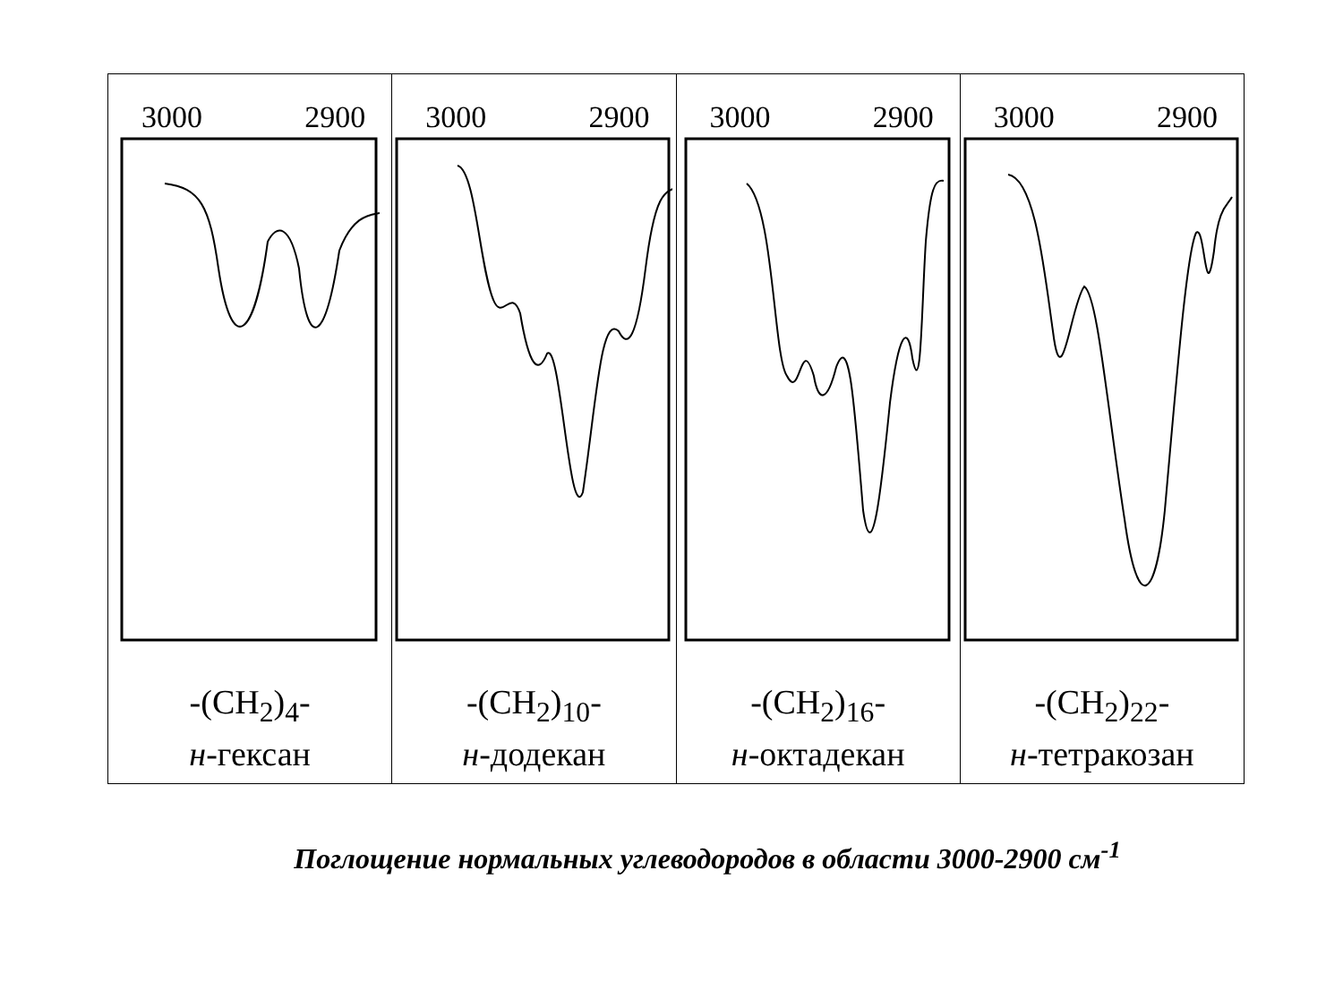| 3000 2900 | 3000 2900 | 3000 2900 | 3000 2900 |
| -(CH<sub>2</sub>)<sub>4</sub>- н -гексан | -(CH<sub>2</sub>)<sub>10</sub>- н -додекан | -(CH<sub>2</sub>)<sub>16</sub>- н -октадекан | -(CH<sub>2</sub>)<sub>22</sub>- н -тетракозан |
Поглощение нормальных углеводородов в области 3000-2900 см<sup>-1</sup>